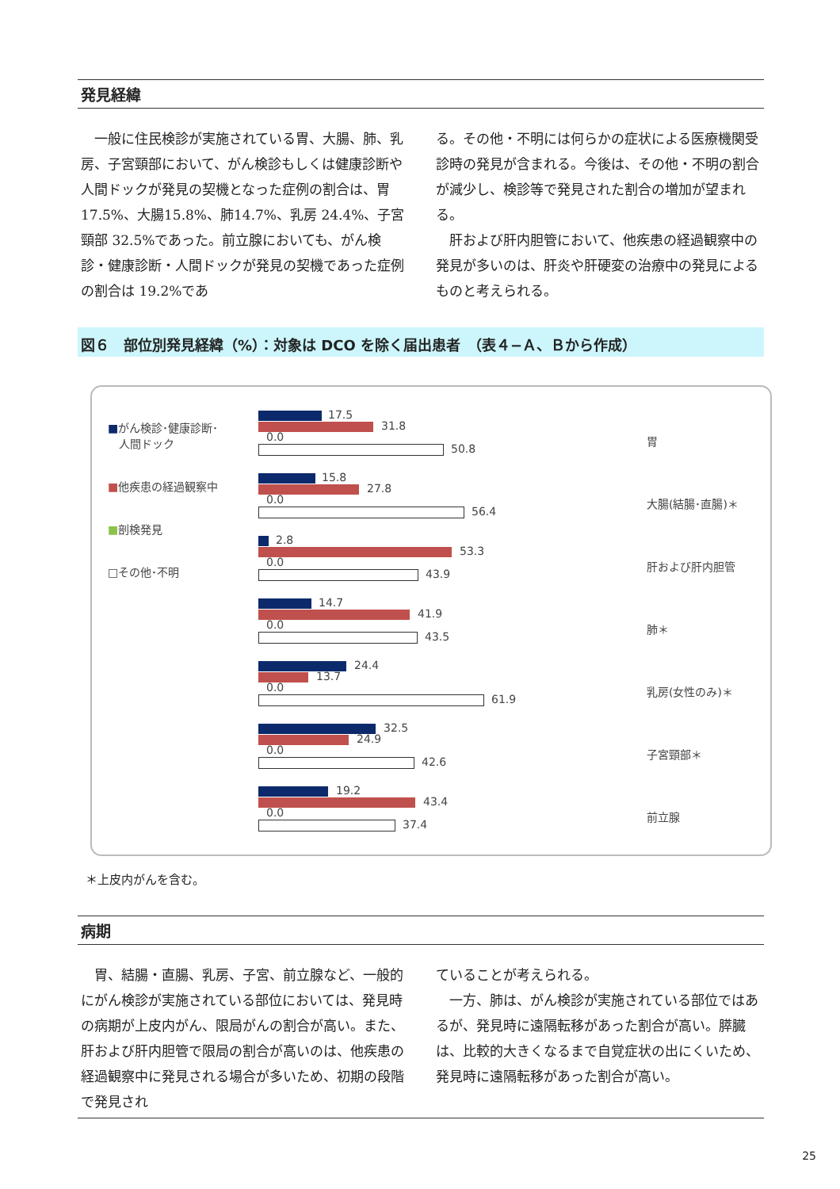発見経緯
　一般に住民検診が実施されている胃、大腸、肺、乳房、子宮頸部において、がん検診もしくは健康診断や人間ドックが発見の契機となった症例の割合は、胃17.5%、大腸15.8%、肺14.7%、乳房 24.4%、子宮頸部 32.5%であった。前立腺においても、がん検診・健康診断・人間ドックが発見の契機であった症例の割合は 19.2%であ
る。その他・不明には何らかの症状による医療機関受診時の発見が含まれる。今後は、その他・不明の割合が減少し、検診等で発見された割合の増加が望まれる。
　肝および肝内胆管において、他疾患の経過観察中の発見が多いのは、肝炎や肝硬変の治療中の発見によるものと考えられる。
図６　部位別発見経緯（%）：対象は DCO を除く届出患者　（表４−Ａ、Ｂから作成）
■がん検診･健康診断･
　人間ドック
■他疾患の経過観察中
■剖検発見
□その他･不明
17.5
31.8
0.0
50.8
15.8
27.8
0.0
56.4
2.8
53.3
0.0
43.9
14.7
41.9
0.0
43.5
24.4
13.7
0.0
61.9
32.5
24.9
0.0
42.6
19.2
43.4
0.0
37.4
胃
大腸(結腸･直腸)＊
肝および肝内胆管
肺＊
乳房(女性のみ)＊
子宮頸部＊
前立腺
＊上皮内がんを含む。
病期
　胃、結腸・直腸、乳房、子宮、前立腺など、一般的にがん検診が実施されている部位においては、発見時の病期が上皮内がん、限局がんの割合が高い。また、肝および肝内胆管で限局の割合が高いのは、他疾患の経過観察中に発見される場合が多いため、初期の段階で発見され
ていることが考えられる。
　一方、肺は、がん検診が実施されている部位ではあるが、発見時に遠隔転移があった割合が高い。膵臓は、比較的大きくなるまで自覚症状の出にくいため、発見時に遠隔転移があった割合が高い。
25